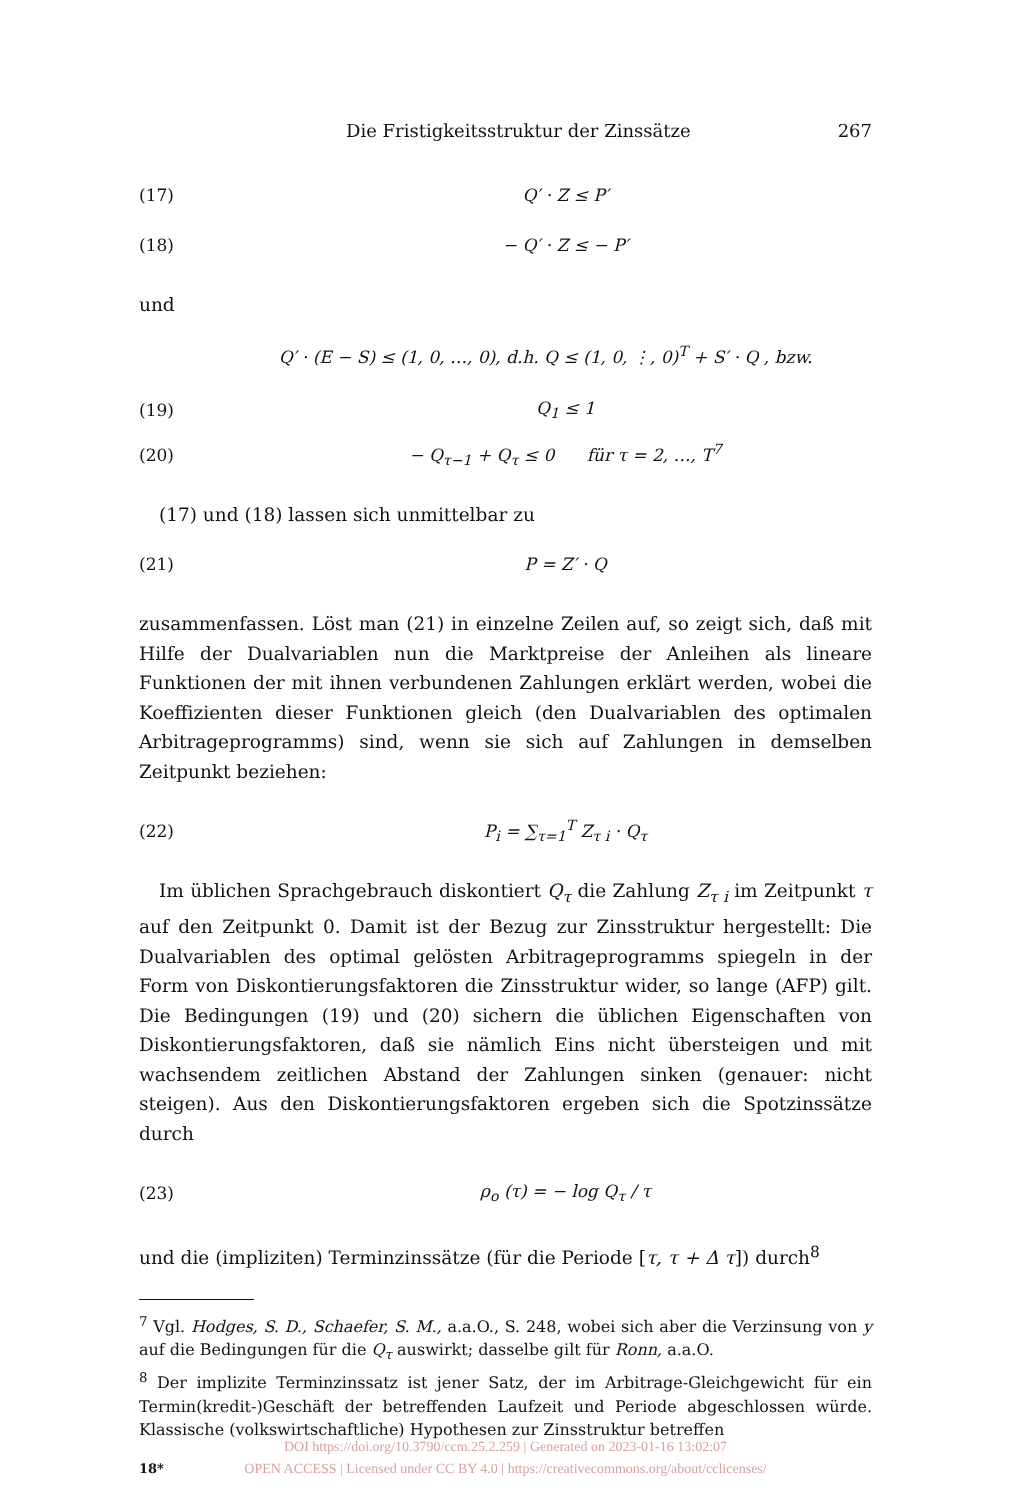Die Fristigkeitsstruktur der Zinssätze 267
(17) Q′ · Z ≤ P′
(18) − Q′ · Z ≤ − P′
und
Q′ · (E − S) ≤ (1, 0, …, 0), d.h. Q ≤ (1, 0, ⋮, 0)<sup>T</sup> + S′ · Q , bzw.
(19) Q<sub>1</sub> ≤ 1
(20) − Q<sub>τ−1</sub> + Q<sub>τ</sub> ≤ 0 für τ = 2, …, T<sup>7</sup>
(17) und (18) lassen sich unmittelbar zu
(21) P = Z′ · Q
zusammenfassen. Löst man (21) in einzelne Zeilen auf, so zeigt sich, daß mit Hilfe der Dualvariablen nun die Marktpreise der Anleihen als lineare Funktionen der mit ihnen verbundenen Zahlungen erklärt werden, wobei die Koeffizienten dieser Funktionen gleich (den Dualvariablen des optimalen Arbitrageprogramms) sind, wenn sie sich auf Zahlungen in demselben Zeitpunkt beziehen:
(22) P<sub>i</sub> = ∑<sub>τ=1</sub><sup>T</sup> Z<sub>τ i</sub> · Q<sub>τ</sub>
Im üblichen Sprachgebrauch diskontiert Q<sub>τ</sub> die Zahlung Z<sub>τ i</sub> im Zeitpunkt τ auf den Zeitpunkt 0. Damit ist der Bezug zur Zinsstruktur hergestellt: Die Dualvariablen des optimal gelösten Arbitrageprogramms spiegeln in der Form von Diskontierungsfaktoren die Zinsstruktur wider, so lange (AFP) gilt. Die Bedingungen (19) und (20) sichern die üblichen Eigenschaften von Diskontierungsfaktoren, daß sie nämlich Eins nicht übersteigen und mit wachsendem zeitlichen Abstand der Zahlungen sinken (genauer: nicht steigen). Aus den Diskontierungsfaktoren ergeben sich die Spotzinssätze durch
(23) ρ<sub>o</sub> (τ) = − log Q<sub>τ</sub> / τ
und die (impliziten) Terminzinssätze (für die Periode [τ, τ + Δ τ]) durch<sup>8</sup>
<sup>7</sup> Vgl. Hodges, S. D., Schaefer, S. M., a.a.O., S. 248, wobei sich aber die Verzinsung von y auf die Bedingungen für die Q<sub>τ</sub> auswirkt; dasselbe gilt für Ronn, a.a.O.
<sup>8</sup> Der implizite Terminzinssatz ist jener Satz, der im Arbitrage-Gleichgewicht für ein Termin(kredit-)Geschäft der betreffenden Laufzeit und Periode abgeschlossen würde. Klassische (volkswirtschaftliche) Hypothesen zur Zinsstruktur betreffen
18*
DOI https://doi.org/10.3790/ccm.25.2.259 | Generated on 2023-01-16 13:02:07
OPEN ACCESS | Licensed under CC BY 4.0 | https://creativecommons.org/about/cclicenses/